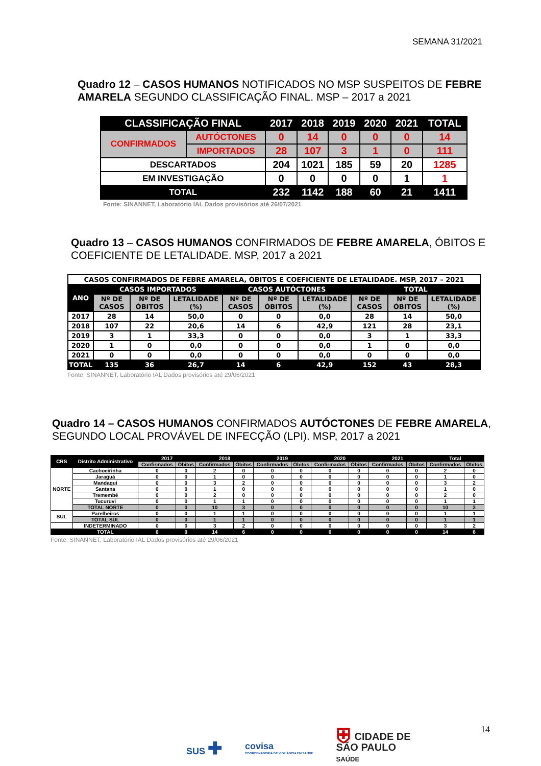SEMANA 31/2021
Quadro 12 – CASOS HUMANOS NOTIFICADOS NO MSP SUSPEITOS DE FEBRE AMARELA SEGUNDO CLASSIFICAÇÃO FINAL. MSP – 2017 a 2021
| CLASSIFICAÇÃO FINAL | | 2017 | 2018 | 2019 | 2020 | 2021 | TOTAL |
| --- | --- | --- | --- | --- | --- | --- | --- |
| CONFIRMADOS | AUTÓCTONES | 0 | 14 | 0 | 0 | 0 | 14 |
| | IMPORTADOS | 28 | 107 | 3 | 1 | 0 | 111 |
| DESCARTADOS | | 204 | 1021 | 185 | 59 | 20 | 1285 |
| EM INVESTIGAÇÃO | | 0 | 0 | 0 | 0 | 1 | 1 |
| TOTAL | | 232 | 1142 | 188 | 60 | 21 | 1411 |
Fonte: SINANNET, Laboratório IAL Dados provisórios até 26/07/2021
Quadro 13 – CASOS HUMANOS CONFIRMADOS DE FEBRE AMARELA, ÓBITOS E COEFICIENTE DE LETALIDADE. MSP, 2017 a 2021
| CASOS CONFIRMADOS DE FEBRE AMARELA, ÓBITOS E COEFICIENTE DE LETALIDADE. MSP, 2017 – 2021 | | | | | | | | | |
| --- | --- | --- | --- | --- | --- | --- | --- | --- | --- |
| ANO | CASOS IMPORTADOS | | | CASOS AUTÓCTONES | | | TOTAL | | |
| | Nº DE CASOS | Nº DE ÓBITOS | LETALIDADE (%) | Nº DE CASOS | Nº DE ÓBITOS | LETALIDADE (%) | Nº DE CASOS | Nº DE ÓBITOS | LETALIDADE (%) |
| 2017 | 28 | 14 | 50,0 | 0 | 0 | 0,0 | 28 | 14 | 50,0 |
| 2018 | 107 | 22 | 20,6 | 14 | 6 | 42,9 | 121 | 28 | 23,1 |
| 2019 | 3 | 1 | 33,3 | 0 | 0 | 0,0 | 3 | 1 | 33,3 |
| 2020 | 1 | 0 | 0,0 | 0 | 0 | 0,0 | 1 | 0 | 0,0 |
| 2021 | 0 | 0 | 0,0 | 0 | 0 | 0,0 | 0 | 0 | 0,0 |
| TOTAL | 135 | 36 | 26,7 | 14 | 6 | 42,9 | 152 | 43 | 28,3 |
Fonte: SINANNET, Laboratório IAL Dados provisórios até 29/06/2021
Quadro 14 – CASOS HUMANOS CONFIRMADOS AUTÓCTONES DE FEBRE AMARELA, SEGUNDO LOCAL PROVÁVEL DE INFECÇÃO (LPI). MSP, 2017 a 2021
| CRS | Distrito Administrativo | 2017 | | 2018 | | 2019 | | 2020 | | 2021 | | Total | |
| --- | --- | --- | --- | --- | --- | --- | --- | --- | --- | --- | --- | --- | --- |
| | | Confirmados | Óbitos | Confirmados | Óbitos | Confirmados | Óbitos | Confirmados | Óbitos | Confirmados | Óbitos | Confirmados | Óbitos |
| NORTE | Cachoeirinha | 0 | 0 | 2 | 0 | 0 | 0 | 0 | 0 | 0 | 0 | 2 | 0 |
| | Jaraguá | 0 | 0 | 1 | 0 | 0 | 0 | 0 | 0 | 0 | 0 | 1 | 0 |
| | Mandaqui | 0 | 0 | 3 | 2 | 0 | 0 | 0 | 0 | 0 | 0 | 3 | 2 |
| | Santana | 0 | 0 | 1 | 0 | 0 | 0 | 0 | 0 | 0 | 0 | 1 | 0 |
| | Tremembé | 0 | 0 | 2 | 0 | 0 | 0 | 0 | 0 | 0 | 0 | 2 | 0 |
| | Tucuruvi | 0 | 0 | 1 | 1 | 0 | 0 | 0 | 0 | 0 | 0 | 1 | 1 |
| | TOTAL NORTE | 0 | 0 | 10 | 3 | 0 | 0 | 0 | 0 | 0 | 0 | 10 | 3 |
| SUL | Parelheiros | 0 | 0 | 1 | 1 | 0 | 0 | 0 | 0 | 0 | 0 | 1 | 1 |
| | TOTAL SUL | 0 | 0 | 1 | 1 | 0 | 0 | 0 | 0 | 0 | 0 | 1 | 1 |
| | INDETERMINADO | 0 | 0 | 3 | 2 | 0 | 0 | 0 | 0 | 0 | 0 | 3 | 2 |
| | TOTAL | 0 | 0 | 14 | 6 | 0 | 0 | 0 | 0 | 0 | 0 | 14 | 6 |
Fonte: SINANNET, Laboratório IAL Dados provisórios até 29/06/2021
14
SUS ✚
covisa
COORDENADORIA DE VIGILÂNCIA EM SAÚDE
⛨ CIDADE DE
SÃO PAULO
SAÚDE